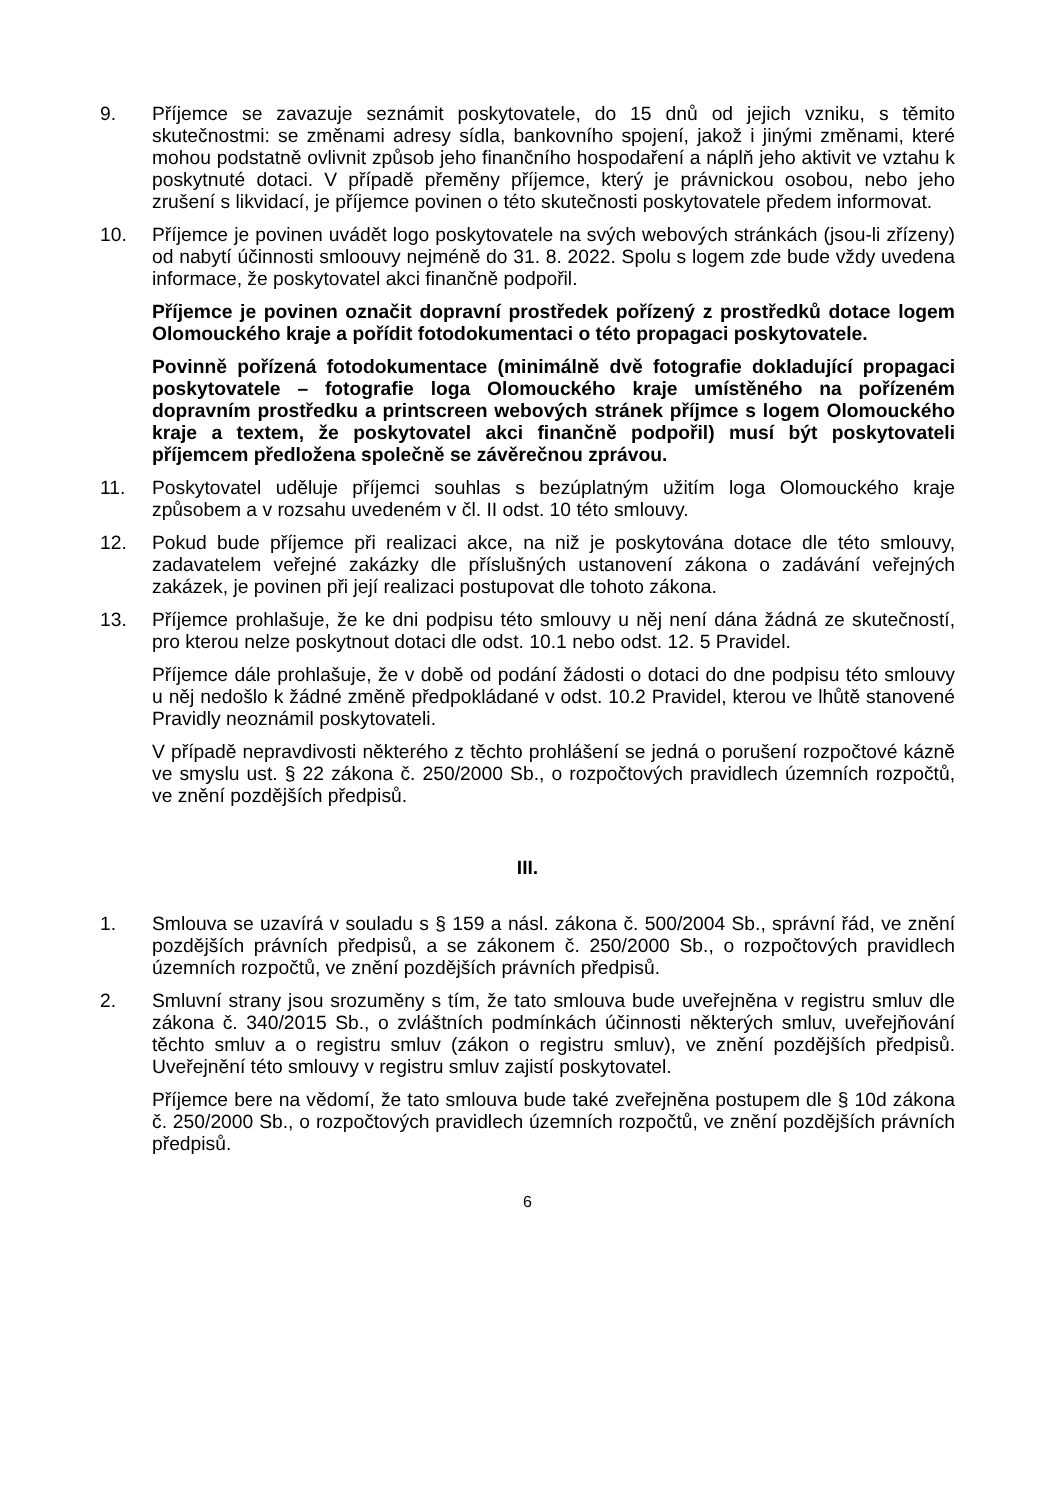9. Příjemce se zavazuje seznámit poskytovatele, do 15 dnů od jejich vzniku, s těmito skutečnostmi: se změnami adresy sídla, bankovního spojení, jakož i jinými změnami, které mohou podstatně ovlivnit způsob jeho finančního hospodaření a náplň jeho aktivit ve vztahu k poskytnuté dotaci. V případě přeměny příjemce, který je právnickou osobou, nebo jeho zrušení s likvidací, je příjemce povinen o této skutečnosti poskytovatele předem informovat.
10. Příjemce je povinen uvádět logo poskytovatele na svých webových stránkách (jsou-li zřízeny) od nabytí účinnosti smloouvy nejméně do 31. 8. 2022. Spolu s logem zde bude vždy uvedena informace, že poskytovatel akci finančně podpořil.
Příjemce je povinen označit dopravní prostředek pořízený z prostředků dotace logem Olomouckého kraje a pořídit fotodokumentaci o této propagaci poskytovatele.
Povinně pořízená fotodokumentace (minimálně dvě fotografie dokladující propagaci poskytovatele – fotografie loga Olomouckého kraje umístěného na pořízeném dopravním prostředku a printscreen webových stránek příjmce s logem Olomouckého kraje a textem, že poskytovatel akci finančně podpořil) musí být poskytovateli příjemcem předložena společně se závěrečnou zprávou.
11. Poskytovatel uděluje příjemci souhlas s bezúplatným užitím loga Olomouckého kraje způsobem a v rozsahu uvedeném v čl. II odst. 10 této smlouvy.
12. Pokud bude příjemce při realizaci akce, na niž je poskytována dotace dle této smlouvy, zadavatelem veřejné zakázky dle příslušných ustanovení zákona o zadávání veřejných zakázek, je povinen při její realizaci postupovat dle tohoto zákona.
13. Příjemce prohlašuje, že ke dni podpisu této smlouvy u něj není dána žádná ze skutečností, pro kterou nelze poskytnout dotaci dle odst. 10.1 nebo odst. 12. 5 Pravidel.
Příjemce dále prohlašuje, že v době od podání žádosti o dotaci do dne podpisu této smlouvy u něj nedošlo k žádné změně předpokládané v odst. 10.2 Pravidel, kterou ve lhůtě stanovené Pravidly neoznámil poskytovateli.
V případě nepravdivosti některého z těchto prohlášení se jedná o porušení rozpočtové kázně ve smyslu ust. § 22 zákona č. 250/2000 Sb., o rozpočtových pravidlech územních rozpočtů, ve znění pozdějších předpisů.
III.
1. Smlouva se uzavírá v souladu s § 159 a násl. zákona č. 500/2004 Sb., správní řád, ve znění pozdějších právních předpisů, a se zákonem č. 250/2000 Sb., o rozpočtových pravidlech územních rozpočtů, ve znění pozdějších právních předpisů.
2. Smluvní strany jsou srozuměny s tím, že tato smlouva bude uveřejněna v registru smluv dle zákona č. 340/2015 Sb., o zvláštních podmínkách účinnosti některých smluv, uveřejňování těchto smluv a o registru smluv (zákon o registru smluv), ve znění pozdějších předpisů. Uveřejnění této smlouvy v registru smluv zajistí poskytovatel.
Příjemce bere na vědomí, že tato smlouva bude také zveřejněna postupem dle § 10d zákona č. 250/2000 Sb., o rozpočtových pravidlech územních rozpočtů, ve znění pozdějších právních předpisů.
6